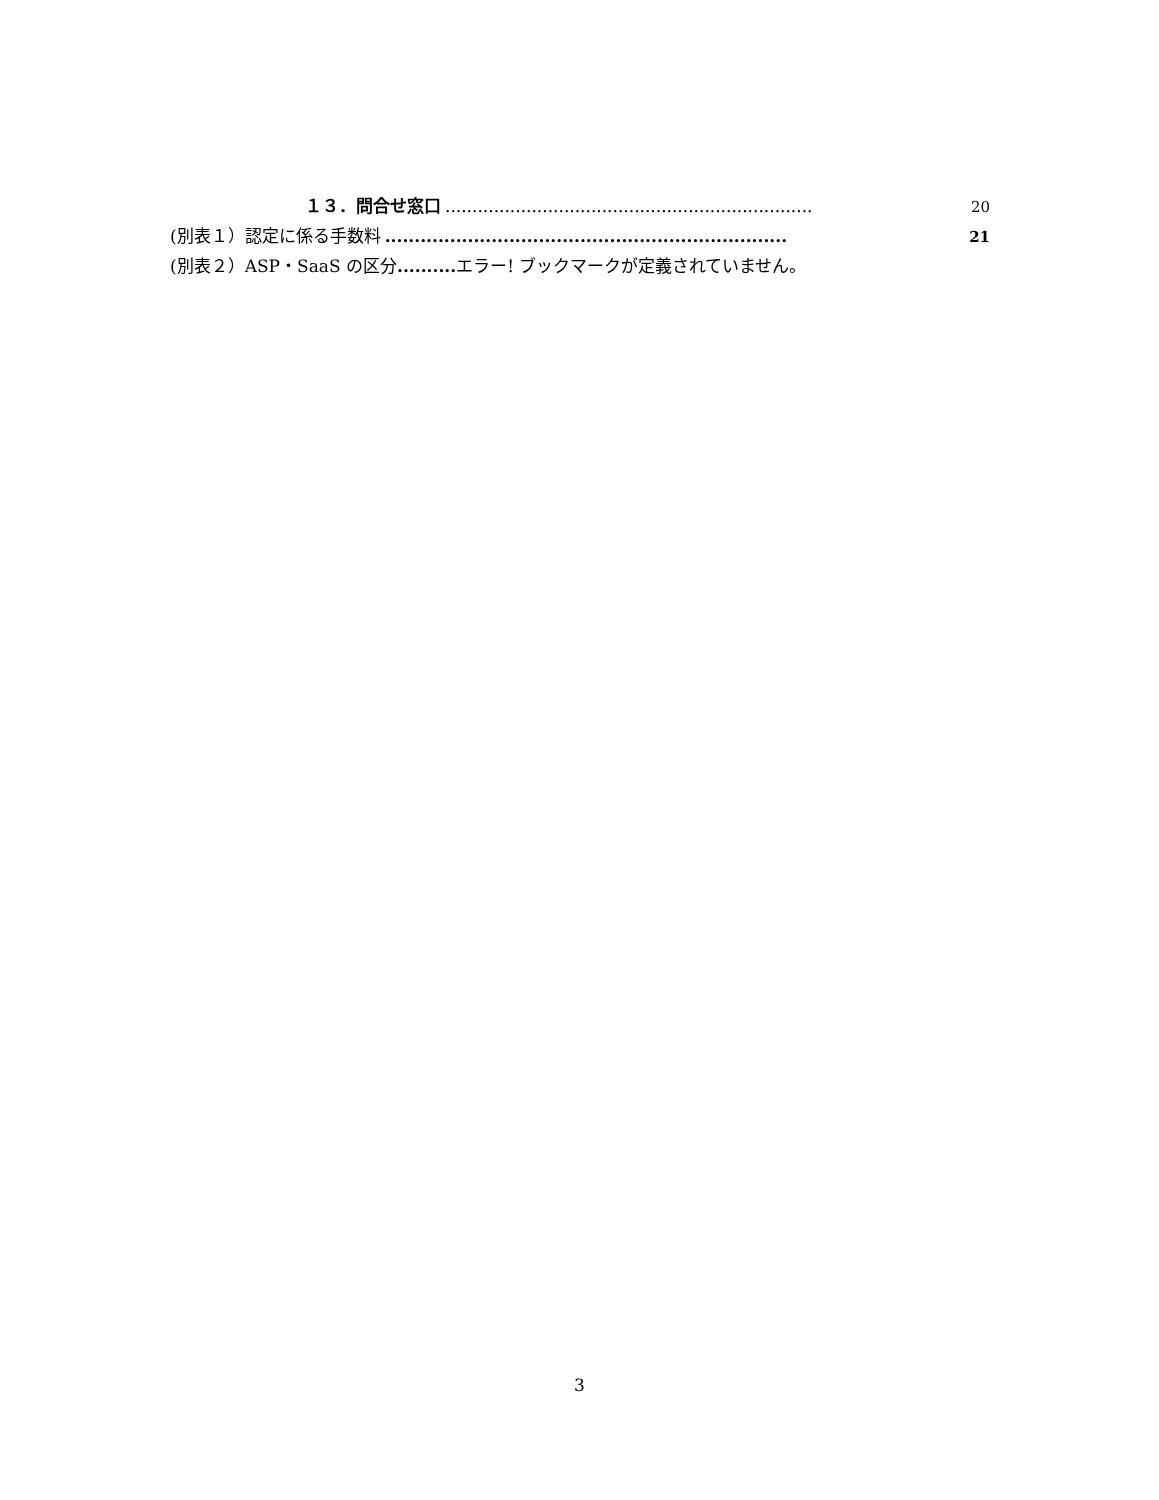１３．問合せ窓口.................................................................... 20
(別表１）認定に係る手数料.................................................................... 21
(別表２）ASP・SaaS の区分.......... エラー! ブックマークが定義されていません。
3